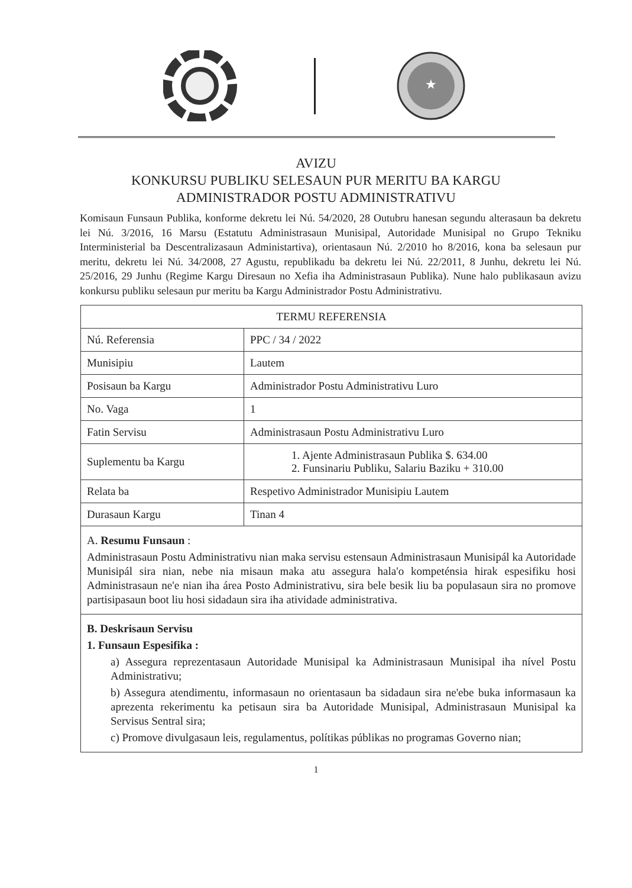★
AVIZU
KONKURSU PUBLIKU SELESAUN PUR MERITU BA KARGU
ADMINISTRADOR POSTU ADMINISTRATIVU
Komisaun Funsaun Publika, konforme dekretu lei Nú. 54/2020, 28 Outubru hanesan segundu alterasaun ba dekretu lei Nú. 3/2016, 16 Marsu (Estatutu Administrasaun Munisipal, Autoridade Munisipal no Grupo Tekniku Interministerial ba Descentralizasaun Administartiva), orientasaun Nú. 2/2010 ho 8/2016, kona ba selesaun pur meritu, dekretu lei Nú. 34/2008, 27 Agustu, republikadu ba dekretu lei Nú. 22/2011, 8 Junhu, dekretu lei Nú. 25/2016, 29 Junhu (Regime Kargu Diresaun no Xefia iha Administrasaun Publika). Nune halo publikasaun avizu konkursu publiku selesaun pur meritu ba Kargu Administrador Postu Administrativu.
| TERMU REFERENSIA | |
| --- | --- |
| Nú. Referensia | PPC / 34 / 2022 |
| Munisipiu | Lautem |
| Posisaun ba Kargu | Administrador Postu Administrativu Luro |
| No. Vaga | 1 |
| Fatin Servisu | Administrasaun Postu Administrativu Luro |
| Suplementu ba Kargu | 1. Ajente Administrasaun Publika $. 634.00 2. Funsinariu Publiku, Salariu Baziku + 310.00 |
| Relata ba | Respetivo Administrador Munisipiu Lautem |
| Durasaun Kargu | Tinan 4 |
| A. Resumu Funsaun : Administrasaun Postu Administrativu nian maka servisu estensaun Administrasaun Munisipál ka Autoridade Munisipál sira nian, nebe nia misaun maka atu assegura hala'o kompeténsia hirak espesifiku hosi Administrasaun ne'e nian iha área Posto Administrativu, sira bele besik liu ba populasaun sira no promove partisipasaun boot liu hosi sidadaun sira iha atividade administrativa. | |
| B. Deskrisaun Servisu 1. Funsaun Espesifika : a) Assegura reprezentasaun Autoridade Munisipal ka Administrasaun Munisipal iha nível Postu Administrativu; b) Assegura atendimentu, informasaun no orientasaun ba sidadaun sira ne'ebe buka informasaun ka aprezenta rekerimentu ka petisaun sira ba Autoridade Munisipal, Administrasaun Munisipal ka Servisus Sentral sira; c) Promove divulgasaun leis, regulamentus, polítikas públikas no programas Governo nian; | |
1